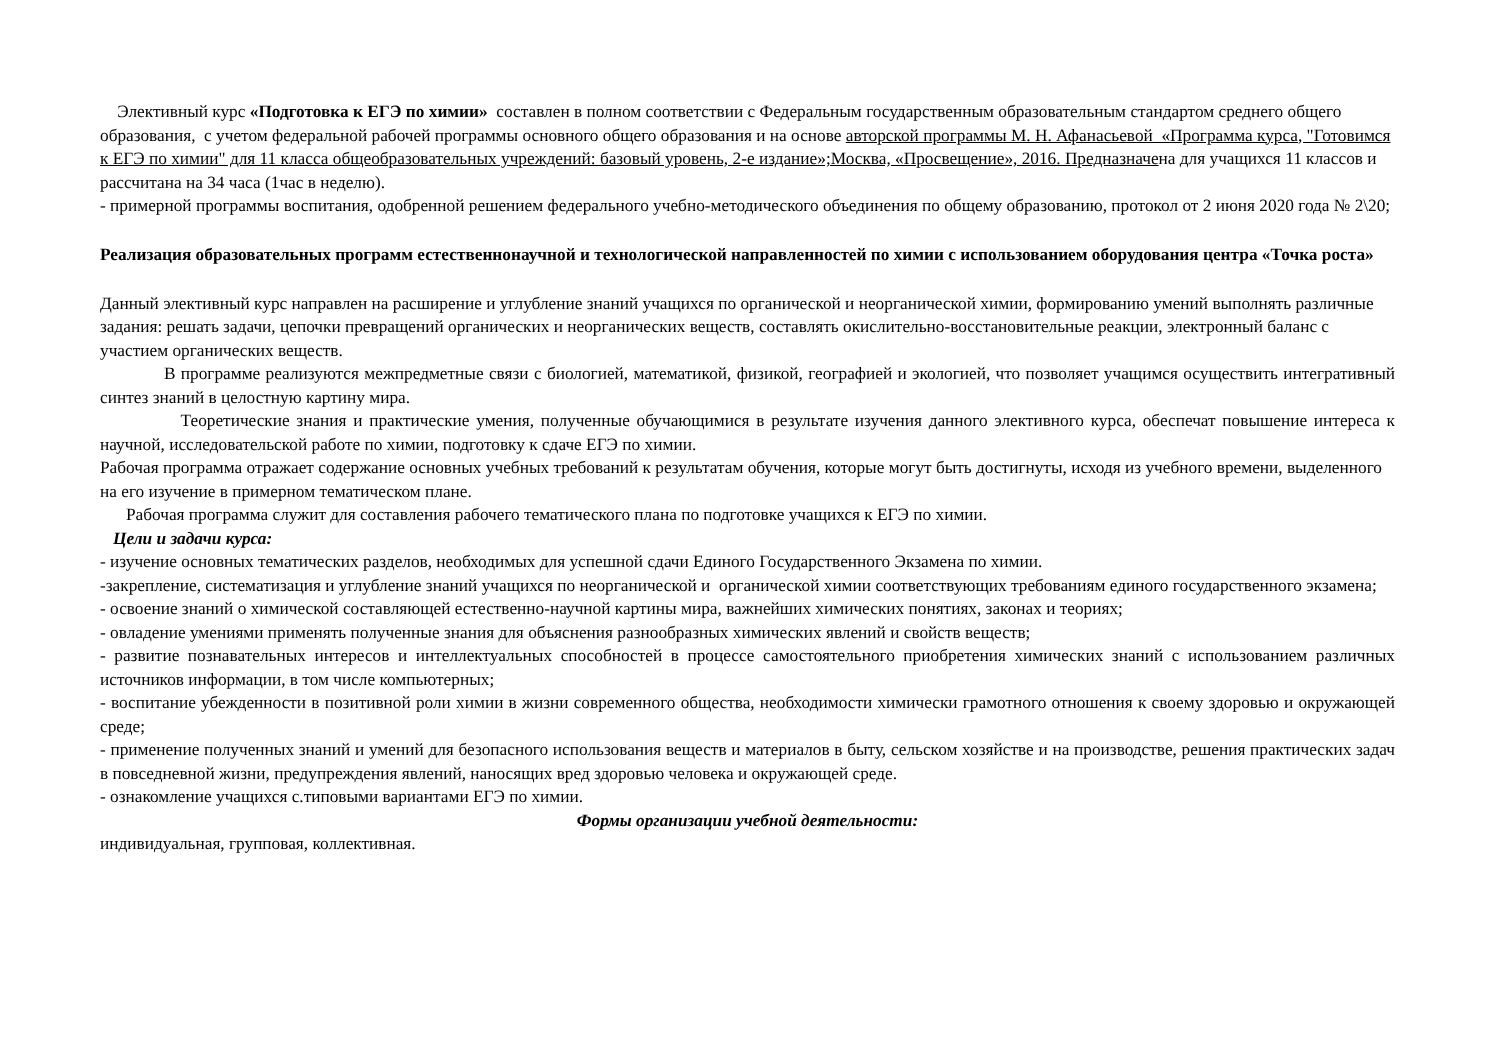Элективный курс «Подготовка к ЕГЭ по химии» составлен в полном соответствии с Федеральным государственным образовательным стандартом среднего общего образования, с учетом федеральной рабочей программы основного общего образования и на основе авторской программы М. Н. Афанасьевой «Программа курса, "Готовимся к ЕГЭ по химии" для 11 класса общеобразовательных учреждений: базовый уровень, 2-е издание»;Москва, «Просвещение», 2016. Предназначена для учащихся 11 классов и рассчитана на 34 часа (1час в неделю).
- примерной программы воспитания, одобренной решением федерального учебно-методического объединения по общему образованию, протокол от 2 июня 2020 года № 2\20;
Реализация образовательных программ естественнонаучной и технологической направленностей по химии с использованием оборудования центра «Точка роста»
Данный элективный курс направлен на расширение и углубление знаний учащихся по органической и неорганической химии, формированию умений выполнять различные задания: решать задачи, цепочки превращений органических и неорганических веществ, составлять окислительно-восстановительные реакции, электронный баланс с участием органических веществ.
В программе реализуются межпредметные связи с биологией, математикой, физикой, географией и экологией, что позволяет учащимся осуществить интегративный синтез знаний в целостную картину мира.
Теоретические знания и практические умения, полученные обучающимися в результате изучения данного элективного курса, обеспечат повышение интереса к научной, исследовательской работе по химии, подготовку к сдаче ЕГЭ по химии.
Рабочая программа отражает содержание основных учебных требований к результатам обучения, которые могут быть достигнуты, исходя из учебного времени, выделенного на его изучение в примерном тематическом плане.
Рабочая программа служит для составления рабочего тематического плана по подготовке учащихся к ЕГЭ по химии.
Цели и задачи курса:
- изучение основных тематических разделов, необходимых для успешной сдачи Единого Государственного Экзамена по химии.
-закрепление, систематизация и углубление знаний учащихся по неорганической и органической химии соответствующих требованиям единого государственного экзамена;
- освоение знаний о химической составляющей естественно-научной картины мира, важнейших химических понятиях, законах и теориях;
- овладение умениями применять полученные знания для объяснения разнообразных химических явлений и свойств веществ;
- развитие познавательных интересов и интеллектуальных способностей в процессе самостоятельного приобретения химических знаний с использованием различных источников информации, в том числе компьютерных;
- воспитание убежденности в позитивной роли химии в жизни современного общества, необходимости химически грамотного отношения к своему здоровью и окружающей среде;
- применение полученных знаний и умений для безопасного использования веществ и материалов в быту, сельском хозяйстве и на производстве, решения практических задач в повседневной жизни, предупреждения явлений, наносящих вред здоровью человека и окружающей среде.
- ознакомление учащихся с.типовыми вариантами ЕГЭ по химии.
Формы организации учебной деятельности:
индивидуальная, групповая, коллективная.